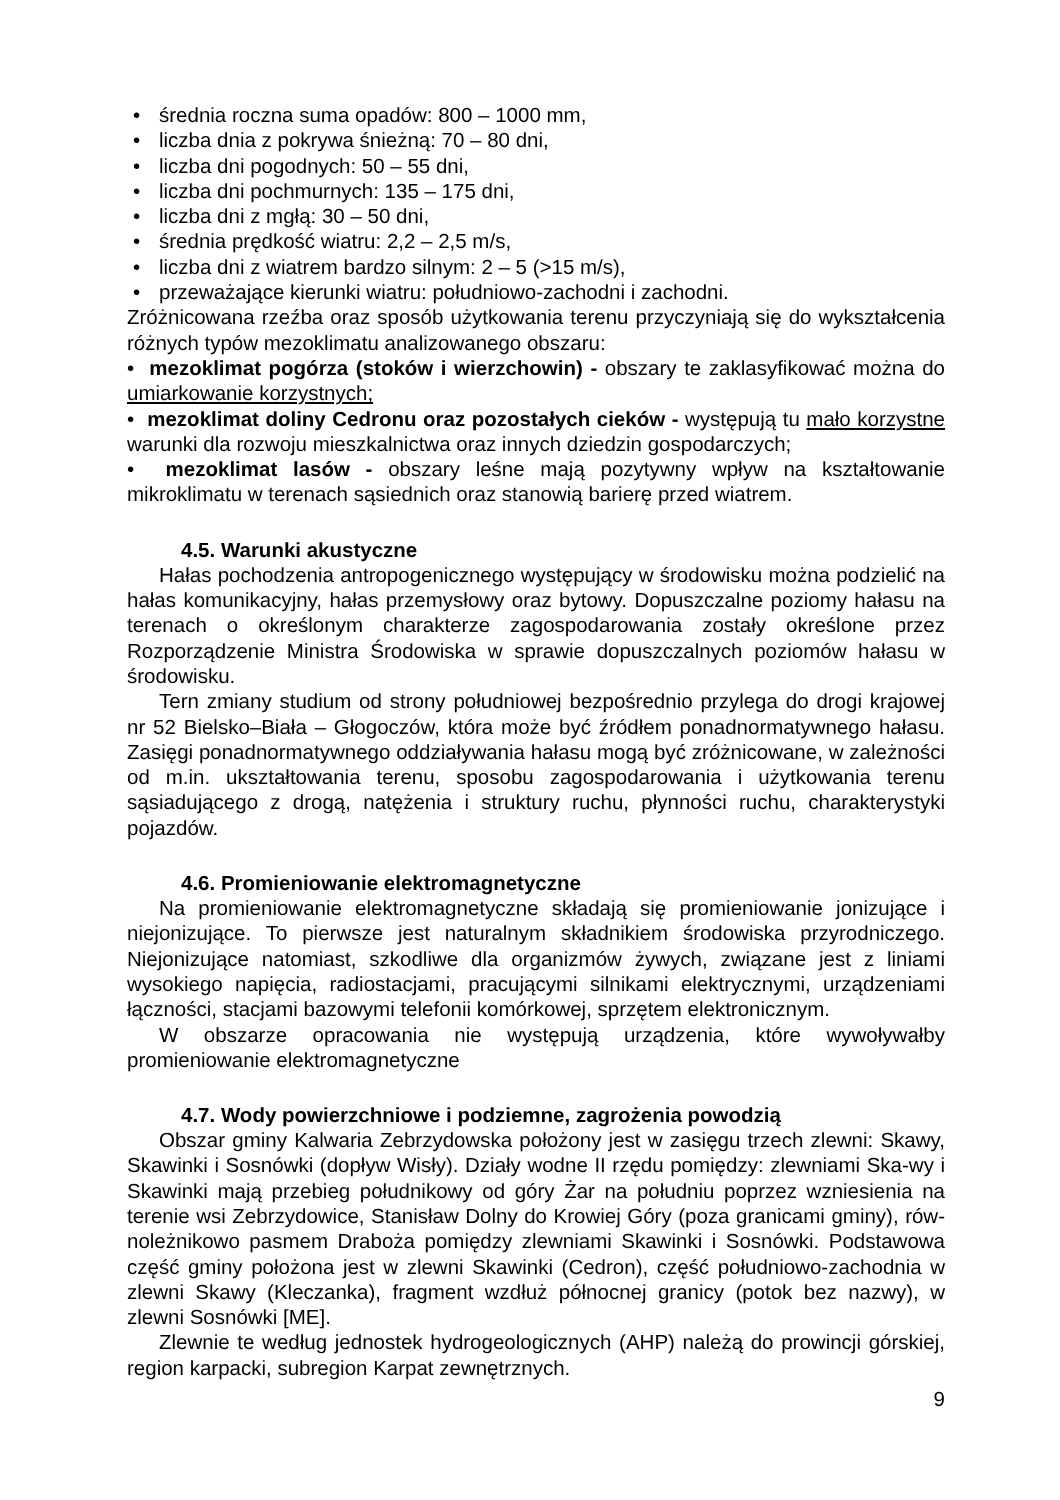• średnia roczna suma opadów: 800 – 1000 mm,
• liczba dnia z pokrywa śnieżną: 70 – 80 dni,
• liczba dni pogodnych: 50 – 55 dni,
• liczba dni pochmurnych: 135 – 175 dni,
• liczba dni z mgłą: 30 – 50 dni,
• średnia prędkość wiatru: 2,2 – 2,5 m/s,
• liczba dni z wiatrem bardzo silnym: 2 – 5 (>15 m/s),
• przeważające kierunki wiatru: południowo-zachodni i zachodni.
Zróżnicowana rzeźba oraz sposób użytkowania terenu przyczyniają się do wykształcenia różnych typów mezoklimatu analizowanego obszaru:
• mezoklimat pogórza (stoków i wierzchowin) - obszary te zaklasyfikować można do umiarkowanie korzystnych;
• mezoklimat doliny Cedronu oraz pozostałych cieków - występują tu mało korzystne warunki dla rozwoju mieszkalnictwa oraz innych dziedzin gospodarczych;
• mezoklimat lasów - obszary leśne mają pozytywny wpływ na kształtowanie mikroklimatu w terenach sąsiednich oraz stanowią barierę przed wiatrem.
4.5. Warunki akustyczne
Hałas pochodzenia antropogenicznego występujący w środowisku można podzielić na hałas komunikacyjny, hałas przemysłowy oraz bytowy. Dopuszczalne poziomy hałasu na terenach o określonym charakterze zagospodarowania zostały określone przez Rozporządzenie Ministra Środowiska w sprawie dopuszczalnych poziomów hałasu w środowisku.
Tern zmiany studium od strony południowej bezpośrednio przylega do drogi krajowej nr 52 Bielsko–Biała – Głogoczów, która może być źródłem ponadnormatywnego hałasu. Zasięgi ponadnormatywnego oddziaływania hałasu mogą być zróżnicowane, w zależności od m.in. ukształtowania terenu, sposobu zagospodarowania i użytkowania terenu sąsiadującego z drogą, natężenia i struktury ruchu, płynności ruchu, charakterystyki pojazdów.
4.6. Promieniowanie elektromagnetyczne
Na promieniowanie elektromagnetyczne składają się promieniowanie jonizujące i niejonizujące. To pierwsze jest naturalnym składnikiem środowiska przyrodniczego. Niejonizujące natomiast, szkodliwe dla organizmów żywych, związane jest z liniami wysokiego napięcia, radiostacjami, pracującymi silnikami elektrycznymi, urządzeniami łączności, stacjami bazowymi telefonii komórkowej, sprzętem elektronicznym.
W obszarze opracowania nie występują urządzenia, które wywoływałby promieniowanie elektromagnetyczne
4.7. Wody powierzchniowe i podziemne, zagrożenia powodzią
Obszar gminy Kalwaria Zebrzydowska położony jest w zasięgu trzech zlewni: Skawy, Skawinki i Sosnówki (dopływ Wisły). Działy wodne II rzędu pomiędzy: zlewniami Ska-wy i Skawinki mają przebieg południkowy od góry Żar na południu poprzez wzniesienia na terenie wsi Zebrzydowice, Stanisław Dolny do Krowiej Góry (poza granicami gminy), rów-noleżnikowo pasmem Draboża pomiędzy zlewniami Skawinki i Sosnówki. Podstawowa część gminy położona jest w zlewni Skawinki (Cedron), część południowo-zachodnia w zlewni Skawy (Kleczanka), fragment wzdłuż północnej granicy (potok bez nazwy), w zlewni Sosnówki [ME].
Zlewnie te według jednostek hydrogeologicznych (AHP) należą do prowincji górskiej, region karpacki, subregion Karpat zewnętrznych.
9